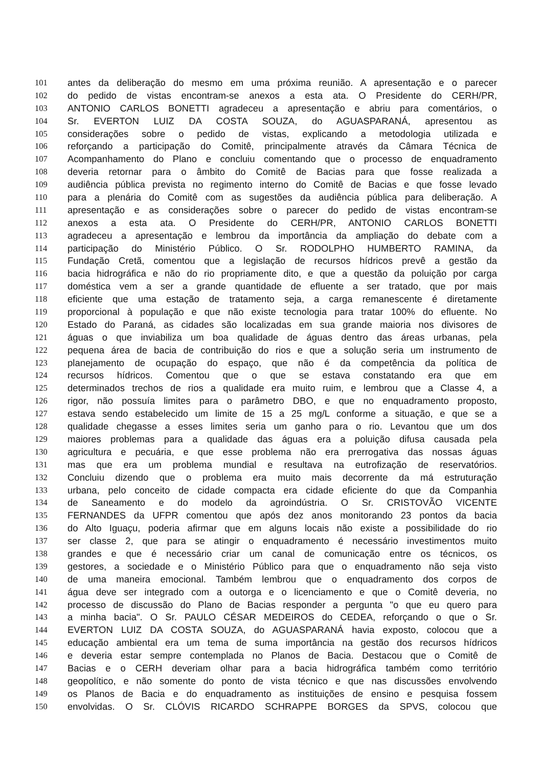101 antes da deliberação do mesmo em uma próxima reunião. A apresentação e o parecer
102 do pedido de vistas encontram-se anexos a esta ata. O Presidente do CERH/PR,
103 ANTONIO CARLOS BONETTI agradeceu a apresentação e abriu para comentários, o
104 Sr. EVERTON LUIZ DA COSTA SOUZA, do AGUASPARANÁ, apresentou as
105 considerações sobre o pedido de vistas, explicando a metodologia utilizada e
106 reforçando a participação do Comitê, principalmente através da Câmara Técnica de
107 Acompanhamento do Plano e concluiu comentando que o processo de enquadramento
108 deveria retornar para o âmbito do Comitê de Bacias para que fosse realizada a
109 audiência pública prevista no regimento interno do Comitê de Bacias e que fosse levado
110 para a plenária do Comitê com as sugestões da audiência pública para deliberação. A
111 apresentação e as considerações sobre o parecer do pedido de vistas encontram-se
112 anexos a esta ata. O Presidente do CERH/PR, ANTONIO CARLOS BONETTI
113 agradeceu a apresentação e lembrou da importância da ampliação do debate com a
114 participação do Ministério Público. O Sr. RODOLPHO HUMBERTO RAMINA, da
115 Fundação Cretã, comentou que a legislação de recursos hídricos prevê a gestão da
116 bacia hidrográfica e não do rio propriamente dito, e que a questão da poluição por carga
117 doméstica vem a ser a grande quantidade de efluente a ser tratado, que por mais
118 eficiente que uma estação de tratamento seja, a carga remanescente é diretamente
119 proporcional à população e que não existe tecnologia para tratar 100% do efluente. No
120 Estado do Paraná, as cidades são localizadas em sua grande maioria nos divisores de
121 águas o que inviabiliza um boa qualidade de águas dentro das áreas urbanas, pela
122 pequena área de bacia de contribuição do rios e que a solução seria um instrumento de
123 planejamento de ocupação do espaço, que não é da competência da política de
124 recursos hídricos. Comentou que o que se estava constatando era que em
125 determinados trechos de rios a qualidade era muito ruim, e lembrou que a Classe 4, a
126 rigor, não possuía limites para o parâmetro DBO, e que no enquadramento proposto,
127 estava sendo estabelecido um limite de 15 a 25 mg/L conforme a situação, e que se a
128 qualidade chegasse a esses limites seria um ganho para o rio. Levantou que um dos
129 maiores problemas para a qualidade das águas era a poluição difusa causada pela
130 agricultura e pecuária, e que esse problema não era prerrogativa das nossas águas
131 mas que era um problema mundial e resultava na eutrofização de reservatórios.
132 Concluiu dizendo que o problema era muito mais decorrente da má estruturação
133 urbana, pelo conceito de cidade compacta era cidade eficiente do que da Companhia
134 de Saneamento e do modelo da agroindústria. O Sr. CRISTOVÃO VICENTE
135 FERNANDES da UFPR comentou que após dez anos monitorando 23 pontos da bacia
136 do Alto Iguaçu, poderia afirmar que em alguns locais não existe a possibilidade do rio
137 ser classe 2, que para se atingir o enquadramento é necessário investimentos muito
138 grandes e que é necessário criar um canal de comunicação entre os técnicos, os
139 gestores, a sociedade e o Ministério Público para que o enquadramento não seja visto
140 de uma maneira emocional. Também lembrou que o enquadramento dos corpos de
141 água deve ser integrado com a outorga e o licenciamento e que o Comitê deveria, no
142 processo de discussão do Plano de Bacias responder a pergunta "o que eu quero para
143 a minha bacia". O Sr. PAULO CÉSAR MEDEIROS do CEDEA, reforçando o que o Sr.
144 EVERTON LUIZ DA COSTA SOUZA, do AGUASPARANÁ havia exposto, colocou que a
145 educação ambiental era um tema de suma importância na gestão dos recursos hídricos
146 e deveria estar sempre contemplada no Planos de Bacia. Destacou que o Comitê de
147 Bacias e o CERH deveriam olhar para a bacia hidrográfica também como território
148 geopolítico, e não somente do ponto de vista técnico e que nas discussões envolvendo
149 os Planos de Bacia e do enquadramento as instituições de ensino e pesquisa fossem
150 envolvidas. O Sr. CLÓVIS RICARDO SCHRAPPE BORGES da SPVS, colocou que